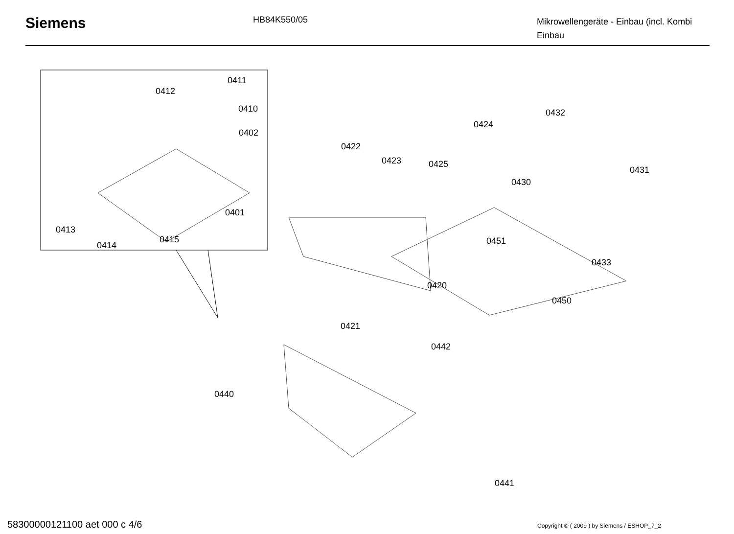Siemens
HB84K550/05
Mikrowellengeräte - Einbau (incl. Kombi
Einbau
0411
0412
0410
0402
0401
0413
0414
0415
0432
0424
0422
0423 0425
0431
0430
0451
0433
0420
0450
0421
0442
0440
0441
58300000121100 aet 000 c 4/6
Copyright © ( 2009 ) by Siemens / ESHOP_7_2